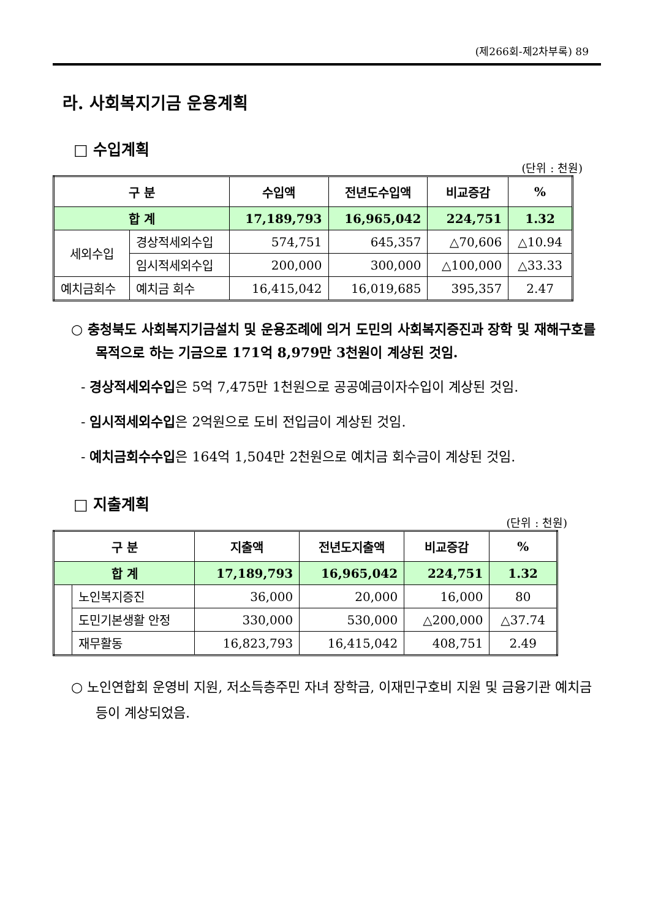(제266회-제2차부록) 89
라. 사회복지기금 운용계획
□ 수입계획
(단위 : 천원)
| 구 분 | | 수입액 | 전년도수입액 | 비교증감 | % |
| --- | --- | --- | --- | --- | --- |
| 합 계 | | 17,189,793 | 16,965,042 | 224,751 | 1.32 |
| 세외수입 | 경상적세외수입 | 574,751 | 645,357 | △70,606 | △10.94 |
| | 임시적세외수입 | 200,000 | 300,000 | △100,000 | △33.33 |
| 예치금회수 | 예치금 회수 | 16,415,042 | 16,019,685 | 395,357 | 2.47 |
○ 충청북도 사회복지기금설치 및 운용조례에 의거 도민의 사회복지증진과 장학 및 재해구호를 목적으로 하는 기금으로 171억 8,979만 3천원이 계상된 것임.
- 경상적세외수입은 5억 7,475만 1천원으로 공공예금이자수입이 계상된 것임.
- 임시적세외수입은 2억원으로 도비 전입금이 계상된 것임.
- 예치금회수수입은 164억 1,504만 2천원으로 예치금 회수금이 계상된 것임.
□ 지출계획
(단위 : 천원)
| 구 분 | | 지출액 | 전년도지출액 | 비교증감 | % |
| --- | --- | --- | --- | --- | --- |
| 합 계 | | 17,189,793 | 16,965,042 | 224,751 | 1.32 |
| | 노인복지증진 | 36,000 | 20,000 | 16,000 | 80 |
| | 도민기본생활 안정 | 330,000 | 530,000 | △200,000 | △37.74 |
| | 재무활동 | 16,823,793 | 16,415,042 | 408,751 | 2.49 |
○ 노인연합회 운영비 지원, 저소득층주민 자녀 장학금, 이재민구호비 지원 및 금융기관 예치금 등이 계상되었음.